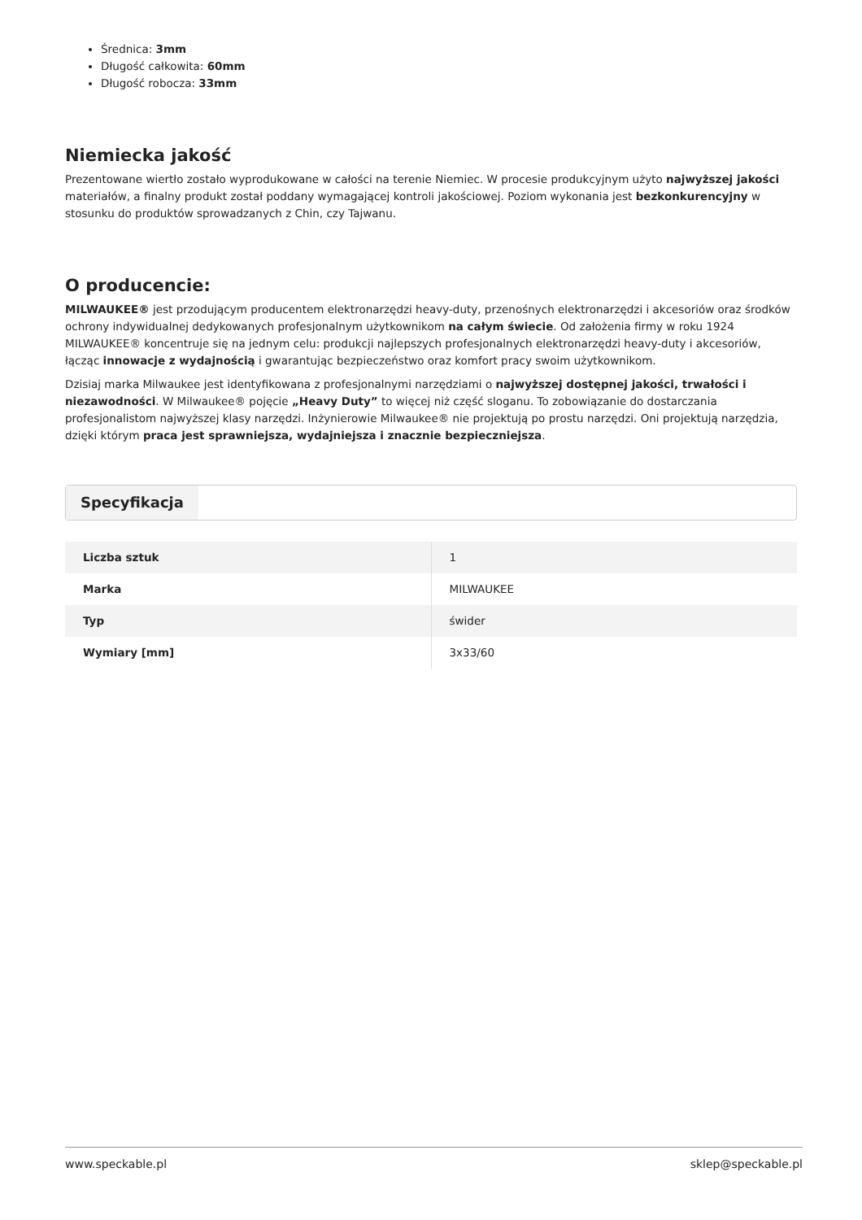Średnica: 3mm
Długość całkowita: 60mm
Długość robocza: 33mm
Niemiecka jakość
Prezentowane wiertło zostało wyprodukowane w całości na terenie Niemiec. W procesie produkcyjnym użyto najwyższej jakości materiałów, a finalny produkt został poddany wymagającej kontroli jakościowej. Poziom wykonania jest bezkonkurencyjny w stosunku do produktów sprowadzanych z Chin, czy Tajwanu.
O producencie:
MILWAUKEE® jest przodującym producentem elektronarzędzi heavy-duty, przenośnych elektronarzędzi i akcesoriów oraz środków ochrony indywidualnej dedykowanych profesjonalnym użytkownikom na całym świecie. Od założenia firmy w roku 1924 MILWAUKEE® koncentruje się na jednym celu: produkcji najlepszych profesjonalnych elektronarzędzi heavy-duty i akcesoriów, łącząc innowacje z wydajnością i gwarantując bezpieczeństwo oraz komfort pracy swoim użytkownikom.
Dzisiaj marka Milwaukee jest identyfikowana z profesjonalnymi narzędziami o najwyższej dostępnej jakości, trwałości i niezawodności. W Milwaukee® pojęcie „Heavy Duty” to więcej niż część sloganu. To zobowiązanie do dostarczania profesjonalistom najwyższej klasy narzędzi. Inżynierowie Milwaukee® nie projektują po prostu narzędzi. Oni projektują narzędzia, dzięki którym praca jest sprawniejsza, wydajniejsza i znacznie bezpieczniejsza.
Specyfikacja
| Liczba sztuk | 1 |
| Marka | MILWAUKEE |
| Typ | świder |
| Wymiary [mm] | 3x33/60 |
www.speckable.pl sklep@speckable.pl